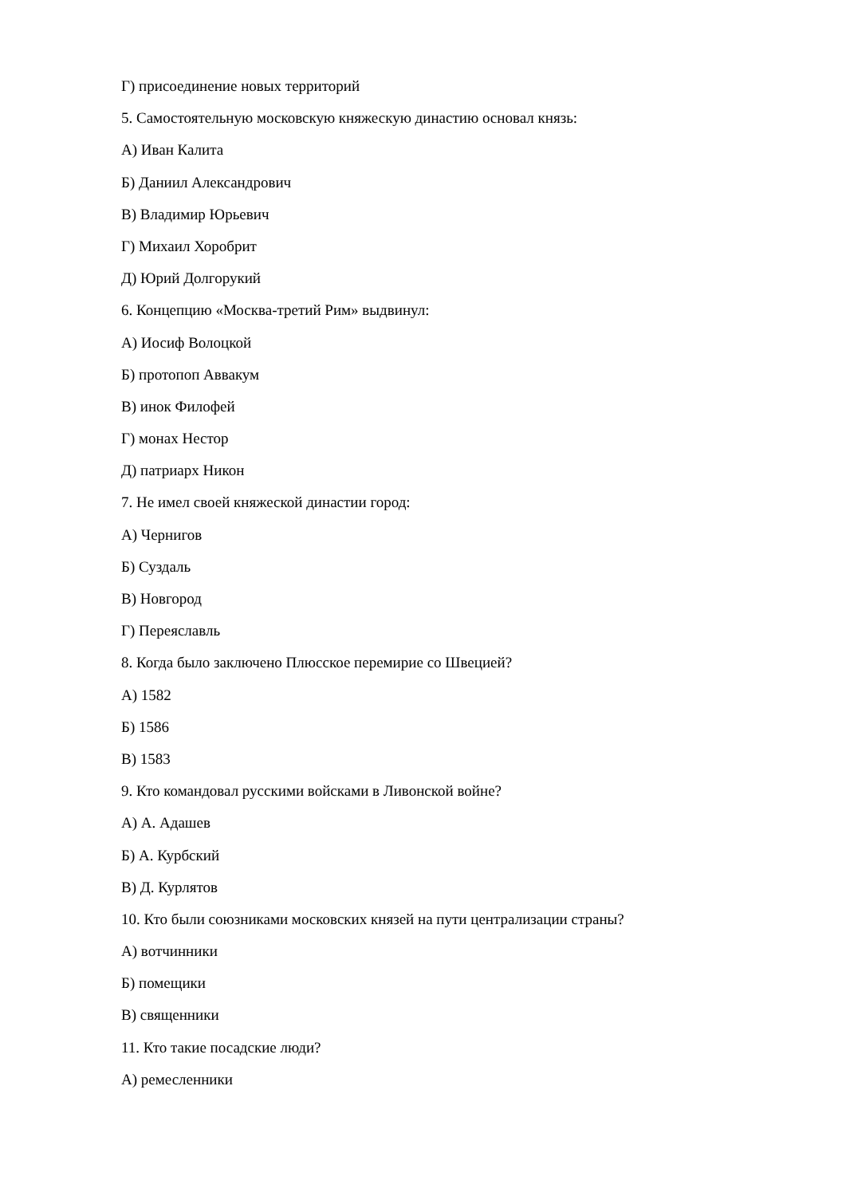Г) присоединение новых территорий
5. Самостоятельную московскую княжескую династию основал князь:
А) Иван Калита
Б) Даниил Александрович
В) Владимир Юрьевич
Г) Михаил Хоробрит
Д) Юрий Долгорукий
6. Концепцию «Москва-третий Рим» выдвинул:
А) Иосиф Волоцкой
Б) протопоп Аввакум
В) инок Филофей
Г) монах Нестор
Д) патриарх Никон
7. Не имел своей княжеской династии город:
А) Чернигов
Б) Суздаль
В) Новгород
Г) Переяславль
8. Когда было заключено Плюсское перемирие со Швецией?
А) 1582
Б) 1586
В) 1583
9. Кто командовал русскими войсками в Ливонской войне?
А) А. Адашев
Б) А. Курбский
В) Д. Курлятов
10. Кто были союзниками московских князей на пути централизации страны?
А) вотчинники
Б) помещики
В) священники
11. Кто такие посадские люди?
А) ремесленники